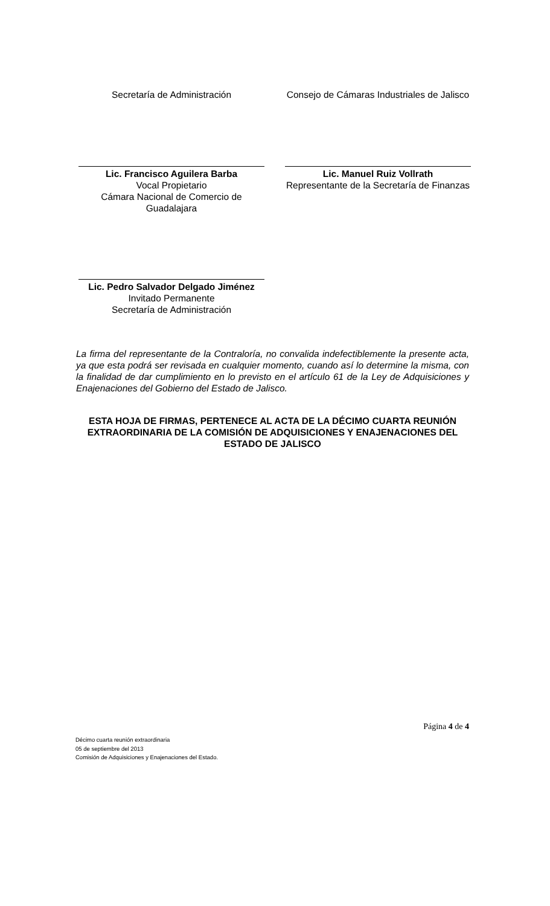Secretaría de Administración Consejo de Cámaras Industriales de Jalisco
Lic. Francisco Aguilera Barba
Vocal Propietario
Cámara Nacional de Comercio de Guadalajara
Lic. Manuel Ruiz Vollrath
Representante de la Secretaría de Finanzas
Lic. Pedro Salvador Delgado Jiménez
Invitado Permanente
Secretaría de Administración
La firma del representante de la Contraloría, no convalida indefectiblemente la presente acta, ya que esta podrá ser revisada en cualquier momento, cuando así lo determine la misma, con la finalidad de dar cumplimiento en lo previsto en el artículo 61 de la Ley de Adquisiciones y Enajenaciones del Gobierno del Estado de Jalisco.
ESTA HOJA DE FIRMAS, PERTENECE AL ACTA DE LA DÉCIMO CUARTA REUNIÓN EXTRAORDINARIA DE LA COMISIÓN DE ADQUISICIONES Y ENAJENACIONES DEL ESTADO DE JALISCO
Página 4 de 4
Décimo cuarta reunión extraordinaria
05 de septiembre del 2013
Comisión de Adquisiciones y Enajenaciones del Estado.